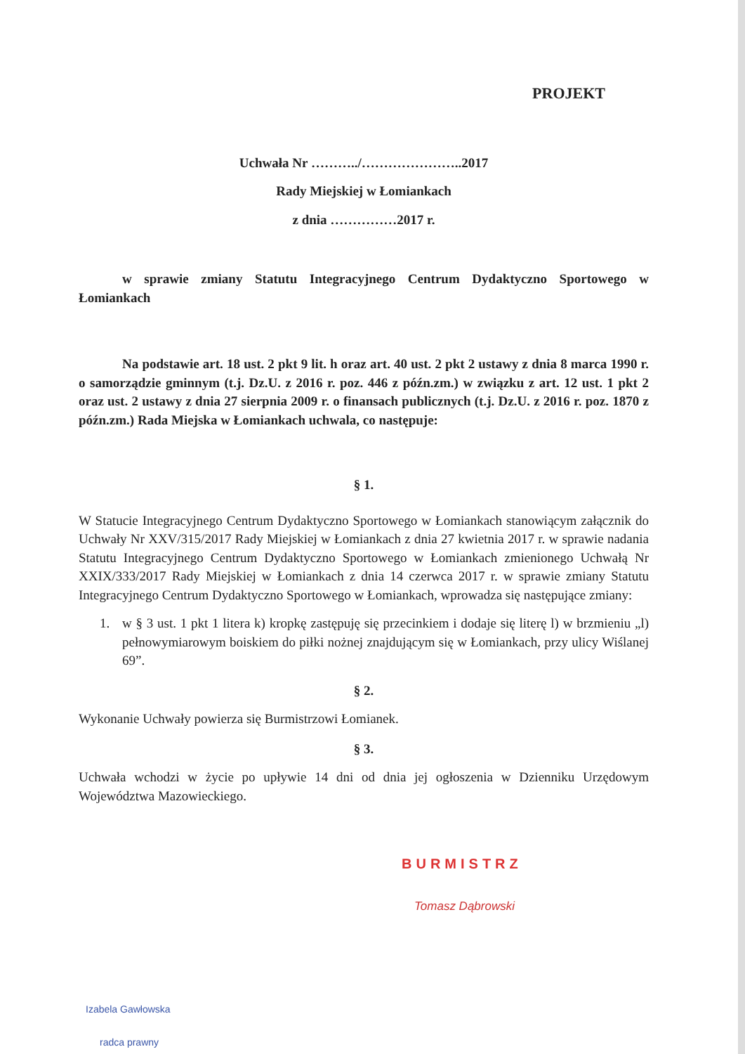PROJEKT
Uchwała Nr ………../…………………..2017
Rady Miejskiej w Łomiankach
z dnia ……………2017 r.
w sprawie zmiany Statutu Integracyjnego Centrum Dydaktyczno Sportowego w Łomiankach
Na podstawie art. 18 ust. 2 pkt 9 lit. h oraz art. 40 ust. 2 pkt 2 ustawy z dnia 8 marca 1990 r. o samorządzie gminnym (t.j. Dz.U. z 2016 r. poz. 446 z późn.zm.) w związku z art. 12 ust. 1 pkt 2 oraz ust. 2 ustawy z dnia 27 sierpnia 2009 r. o finansach publicznych (t.j. Dz.U. z 2016 r. poz. 1870 z późn.zm.) Rada Miejska w Łomiankach uchwala, co następuje:
§ 1.
W Statucie Integracyjnego Centrum Dydaktyczno Sportowego w Łomiankach stanowiącym załącznik do Uchwały Nr XXV/315/2017 Rady Miejskiej w Łomiankach z dnia 27 kwietnia 2017 r. w sprawie nadania Statutu Integracyjnego Centrum Dydaktyczno Sportowego w Łomiankach zmienionego Uchwałą Nr XXIX/333/2017 Rady Miejskiej w Łomiankach z dnia 14 czerwca 2017 r. w sprawie zmiany Statutu Integracyjnego Centrum Dydaktyczno Sportowego w Łomiankach, wprowadza się następujące zmiany:
1. w § 3 ust. 1 pkt 1 litera k) kropkę zastępuję się przecinkiem i dodaje się literę l) w brzmieniu „l) pełnowymiarowym boiskiem do piłki nożnej znajdującym się w Łomiankach, przy ulicy Wiślanej 69”.
§ 2.
Wykonanie Uchwały powierza się Burmistrzowi Łomianek.
§ 3.
Uchwała wchodzi w życie po upływie 14 dni od dnia jej ogłoszenia w Dzienniku Urzędowym Województwa Mazowieckiego.
BURMISTRZ
Tomasz Dąbrowski
Izabela Gawłowska
radca prawny